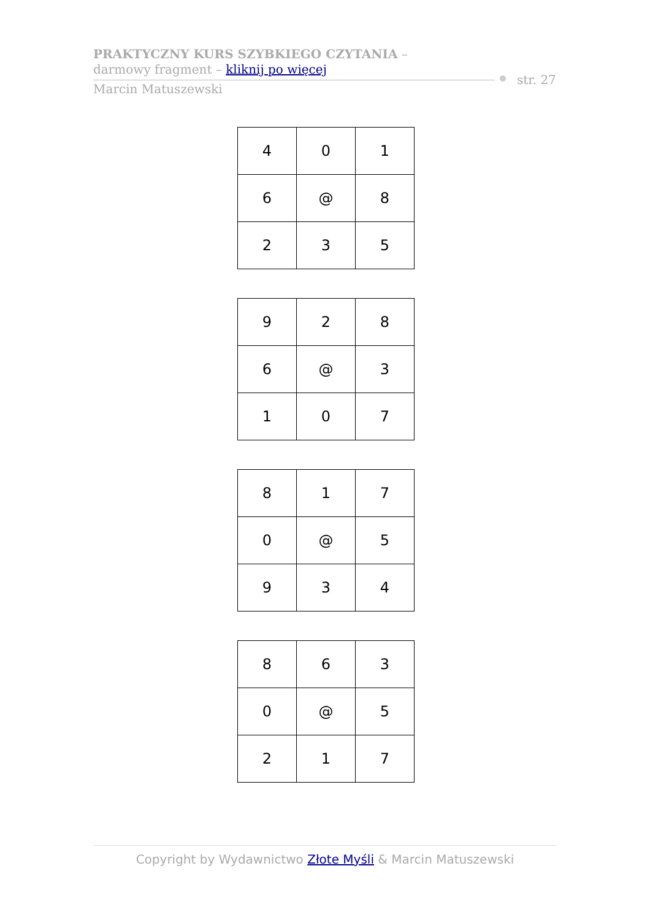PRAKTYCZNY KURS SZYBKIEGO CZYTANIA –
darmowy fragment – kliknij po więcej
Marcin Matuszewski
str. 27
| 4 | 0 | 1 |
| 6 | @ | 8 |
| 2 | 3 | 5 |
| 9 | 2 | 8 |
| 6 | @ | 3 |
| 1 | 0 | 7 |
| 8 | 1 | 7 |
| 0 | @ | 5 |
| 9 | 3 | 4 |
| 8 | 6 | 3 |
| 0 | @ | 5 |
| 2 | 1 | 7 |
Copyright by Wydawnictwo Złote Myśli & Marcin Matuszewski